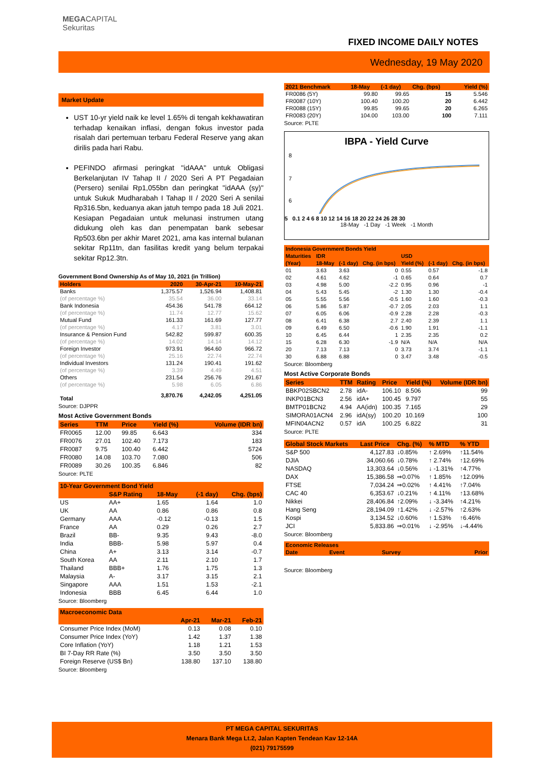MEGACAPITAL
Sekuritas
FIXED INCOME DAILY NOTES
Wednesday, 19 May 2020
Market Update
UST 10-yr yield naik ke level 1.65% di tengah kekhawatiran terhadap kenaikan inflasi, dengan fokus investor pada risalah dari pertemuan terbaru Federal Reserve yang akan dirilis pada hari Rabu.
PEFINDO afirmasi peringkat "idAAA" untuk Obligasi Berkelanjutan IV Tahap II / 2020 Seri A PT Pegadaian (Persero) senilai Rp1,055bn dan peringkat "idAAA (sy)" untuk Sukuk Mudharabah I Tahap II / 2020 Seri A senilai Rp316.5bn, keduanya akan jatuh tempo pada 18 Juli 2021. Kesiapan Pegadaian untuk melunasi instrumen utang didukung oleh kas dan penempatan bank sebesar Rp503.6bn per akhir Maret 2021, ama kas internal bulanan sekitar Rp11tn, dan fasilitas kredit yang belum terpakai sekitar Rp12.3tn.
Government Bond Ownership As of May 10, 2021 (in Trillion)
| Holders | 2020 | 30-Apr-21 | 10-May-21 |
| --- | --- | --- | --- |
| Banks | 1,375.57 | 1,526.94 | 1,408.81 |
| (of percentage %) | 35.54 | 36.00 | 33.14 |
| Bank Indonesia | 454.36 | 541.78 | 664.12 |
| (of percentage %) | 11.74 | 12.77 | 15.62 |
| Mutual Fund | 161.33 | 161.69 | 127.77 |
| (of percentage %) | 4.17 | 3.81 | 3.01 |
| Insurance & Pension Fund | 542.82 | 599.87 | 600.35 |
| (of percentage %) | 14.02 | 14.14 | 14.12 |
| Foreign Investor | 973.91 | 964.60 | 966.72 |
| (of percentage %) | 25.16 | 22.74 | 22.74 |
| Individual Investors | 131.24 | 190.41 | 191.62 |
| (of percentage %) | 3.39 | 4.49 | 4.51 |
| Others | 231.54 | 256.76 | 291.67 |
| (of percentage %) | 5.98 | 6.05 | 6.86 |
| Total | 3,870.76 | 4,242.05 | 4,251.05 |
Source: DJPPR
Most Active Government Bonds
| Series | TTM | Price | Yield (%) | Volume (IDR bn) |
| --- | --- | --- | --- | --- |
| FR0065 | 12.00 | 99.85 | 6.643 | 334 |
| FR0076 | 27.01 | 102.40 | 7.173 | 183 |
| FR0087 | 9.75 | 100.40 | 6.442 | 5724 |
| FR0080 | 14.08 | 103.70 | 7.080 | 506 |
| FR0089 | 30.26 | 100.35 | 6.846 | 82 |
Source: PLTE
| 10-Year Government Bond Yield | | | | |
| --- | --- | --- | --- | --- |
| | S&P Rating | 18-May | (-1 day) | Chg. (bps) |
| US | AA+ | 1.65 | 1.64 | 1.0 |
| UK | AA | 0.86 | 0.86 | 0.8 |
| Germany | AAA | -0.12 | -0.13 | 1.5 |
| France | AA | 0.29 | 0.26 | 2.7 |
| Brazil | BB- | 9.35 | 9.43 | -8.0 |
| India | BBB- | 5.98 | 5.97 | 0.4 |
| China | A+ | 3.13 | 3.14 | -0.7 |
| South Korea | AA | 2.11 | 2.10 | 1.7 |
| Thailand | BBB+ | 1.76 | 1.75 | 1.3 |
| Malaysia | A- | 3.17 | 3.15 | 2.1 |
| Singapore | AAA | 1.51 | 1.53 | -2.1 |
| Indonesia | BBB | 6.45 | 6.44 | 1.0 |
Source: Bloomberg
| Macroeconomic Data | | | |
| --- | --- | --- | --- |
| | Apr-21 | Mar-21 | Feb-21 |
| Consumer Price Index (MoM) | 0.13 | 0.08 | 0.10 |
| Consumer Price Index (YoY) | 1.42 | 1.37 | 1.38 |
| Core Inflation (YoY) | 1.18 | 1.21 | 1.53 |
| BI 7-Day RR Rate (%) | 3.50 | 3.50 | 3.50 |
| Foreign Reserve (US$ Bn) | 138.80 | 137.10 | 138.80 |
Source: Bloomberg
| 2021 Benchmark | 18-May | (-1 day) | Chg. (bps) | Yield (%) |
| --- | --- | --- | --- | --- |
| FR0086 (5Y) | 99.80 | 99.65 | 15 | 5.546 |
| FR0087 (10Y) | 100.40 | 100.20 | 20 | 6.442 |
| FR0088 (15Y) | 99.85 | 99.65 | 20 | 6.265 |
| FR0083 (20Y) | 104.00 | 103.00 | 100 | 7.111 |
Source: PLTE
IBPA - Yield Curve
8
7
6
5 0.1 2 4 6 8 10 12 14 16 18 20 22 24 26 28 30
18-May -1 Day -1 Week -1 Month
| Indonesia Government Bonds Yield | | | | | | |
| --- | --- | --- | --- | --- | --- | --- |
| Maturities | IDR | | | USD | | |
| (Year) | 18-May | (-1 day) | Chg. (in bps) | Yield (%) | (-1 day) | Chg. (in bps) |
| 01 | 3.63 | 3.63 | 0 | 0.55 | 0.57 | -1.8 |
| 02 | 4.61 | 4.62 | -1 | 0.65 | 0.64 | 0.7 |
| 03 | 4.98 | 5.00 | -2.2 | 0.95 | 0.96 | -1 |
| 04 | 5.43 | 5.45 | -2 | 1.30 | 1.30 | -0.4 |
| 05 | 5.55 | 5.56 | -0.5 | 1.60 | 1.60 | -0.3 |
| 06 | 5.86 | 5.87 | -0.7 | 2.05 | 2.03 | 1.1 |
| 07 | 6.05 | 6.06 | -0.9 | 2.28 | 2.28 | -0.3 |
| 08 | 6.41 | 6.38 | 2.7 | 2.40 | 2.39 | 1.1 |
| 09 | 6.49 | 6.50 | -0.6 | 1.90 | 1.91 | -1.1 |
| 10 | 6.45 | 6.44 | 1 | 2.35 | 2.35 | 0.2 |
| 15 | 6.28 | 6.30 | -1.9 | N/A | N/A | N/A |
| 20 | 7.13 | 7.13 | 0 | 3.73 | 3.74 | -1.1 |
| 30 | 6.88 | 6.88 | 0 | 3.47 | 3.48 | -0.5 |
Source: Bloomberg
Most Active Corporate Bonds
| Series | TTM | Rating | Price | Yield (%) | Volume (IDR bn) |
| --- | --- | --- | --- | --- | --- |
| BBKP02SBCN2 | 2.78 | idA- | 106.10 | 8.506 | 99 |
| INKP01BCN3 | 2.56 | idA+ | 100.45 | 9.797 | 55 |
| BMTP01BCN2 | 4.94 | AA(idn) | 100.35 | 7.165 | 29 |
| SIMORA01ACN4 | 2.96 | idA(sy) | 100.20 | 10.169 | 100 |
| MFIN04ACN2 | 0.57 | idA | 100.25 | 6.822 | 31 |
Source: PLTE
| Global Stock Markets | Last Price | Chg. (%) | % MTD | % YTD |
| --- | --- | --- | --- | --- |
| S&P 500 | 4,127.83 | ↓0.85% | ↑ 2.69% | ↑11.54% |
| DJIA | 34,060.66 | ↓0.78% | ↑ 2.74% | ↑12.69% |
| NASDAQ | 13,303.64 | ↓0.56% | ↓ -1.31% | ↑4.77% |
| DAX | 15,386.58 | ⇒0.07% | ↑ 1.85% | ↑12.09% |
| FTSE | 7,034.24 | ⇒0.02% | ↑ 4.41% | ↑7.04% |
| CAC 40 | 6,353.67 | ↓0.21% | ↑ 4.11% | ↑13.68% |
| Nikkei | 28,406.84 | ↑2.09% | ↓ -3.34% | ↑4.21% |
| Hang Seng | 28,194.09 | ↑1.42% | ↓ -2.57% | ↑2.63% |
| Kospi | 3,134.52 | ↓0.60% | ↑ 1.53% | ↑6.46% |
| JCI | 5,833.86 | ⇒0.01% | ↓ -2.95% | ↓-4.44% |
Source: Bloomberg
| Economic Releases | | | |
| --- | --- | --- | --- |
| Date | Event | Survey | Prior |
Source: Bloomberg
PT MEGA CAPITAL SEKURITAS
Menara Bank Mega Lt.2, Jalan Kapten Tendean Kav 12-14A
(021) 79175599